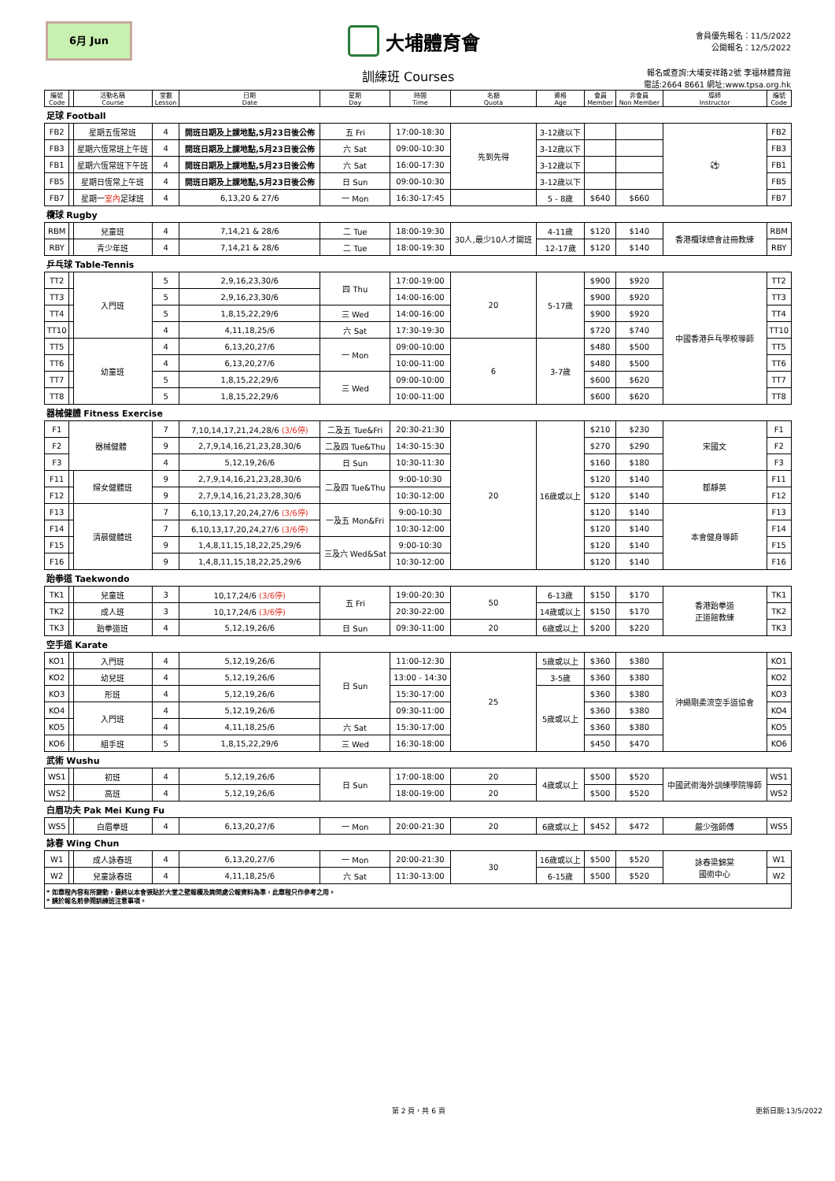6月 Jun
大埔體育會
會員優先報名：11/5/2022
公開報名：12/5/2022
訓練班 Courses
報名或查詢:大埔安祥路2號 李福林體育館
電話:2664 8661 網址:www.tpsa.org.hk
| 編號 Code | | 活動名稱 Course | 堂數 Lesson | 日期 Date | 星期 Day | 時間 Time | 名額 Quota | 資格 Age | 會員 Member | 非會員 Non Member | 導師 Instructor | 編號 Code |
| --- | --- | --- | --- | --- | --- | --- | --- | --- | --- | --- | --- | --- |
| 足球 Football | | | | | | | | | | | | |
| FB2 | | 星期五恆常班 | 4 | 開班日期及上課地點,5月23日後公佈 | 五 Fri | 17:00-18:30 | 先到先得 | 3-12歲以下 | | | ⚽ | FB2 |
| FB3 | | 星期六恆常班上午班 | 4 | 開班日期及上課地點,5月23日後公佈 | 六 Sat | 09:00-10:30 | | 3-12歲以下 | | | | FB3 |
| FB1 | | 星期六恆常班下午班 | 4 | 開班日期及上課地點,5月23日後公佈 | 六 Sat | 16:00-17:30 | | 3-12歲以下 | | | | FB1 |
| FB5 | | 星期日恆常上午班 | 4 | 開班日期及上課地點,5月23日後公佈 | 日 Sun | 09:00-10:30 | | 3-12歲以下 | | | | FB5 |
| FB7 | | 星期一 室內 足球班 | 4 | 6,13,20 & 27/6 | 一 Mon | 16:30-17:45 | | 5 - 8歲 | $640 | $660 | | FB7 |
| 欖球 Rugby | | | | | | | | | | | | |
| RBM | | 兒童班 | 4 | 7,14,21 & 28/6 | 二 Tue | 18:00-19:30 | 30人,最少10人才開班 | 4-11歲 | $120 | $140 | 香港欖球總會註冊教練 | RBM |
| RBY | | 青少年班 | 4 | 7,14,21 & 28/6 | 二 Tue | 18:00-19:30 | | 12-17歲 | $120 | $140 | | RBY |
| 乒乓球 Table-Tennis | | | | | | | | | | | | |
| TT2 | | 入門班 | 5 | 2,9,16,23,30/6 | 四 Thu | 17:00-19:00 | 20 | 5-17歲 | $900 | $920 | 中國香港乒乓學校導師 | TT2 |
| TT3 | | | 5 | 2,9,16,23,30/6 | | 14:00-16:00 | | | $900 | $920 | | TT3 |
| TT4 | | | 5 | 1,8,15,22,29/6 | 三 Wed | 14:00-16:00 | | | $900 | $920 | | TT4 |
| TT10 | | | 4 | 4,11,18,25/6 | 六 Sat | 17:30-19:30 | | | $720 | $740 | | TT10 |
| TT5 | | 幼童班 | 4 | 6,13,20,27/6 | 一 Mon | 09:00-10:00 | 6 | 3-7歲 | $480 | $500 | | TT5 |
| TT6 | | | 4 | 6,13,20,27/6 | | 10:00-11:00 | | | $480 | $500 | | TT6 |
| TT7 | | | 5 | 1,8,15,22,29/6 | 三 Wed | 09:00-10:00 | | | $600 | $620 | | TT7 |
| TT8 | | | 5 | 1,8,15,22,29/6 | | 10:00-11:00 | | | $600 | $620 | | TT8 |
| 器械健體 Fitness Exercise | | | | | | | | | | | | |
| F1 | 器械健體 | | 7 | 7,10,14,17,21,24,28/6 (3/6停) | 二及五 Tue&Fri | 20:30-21:30 | 20 | 16歲或以上 | $210 | $230 | 宋國文 | F1 |
| F2 | | | 9 | 2,7,9,14,16,21,23,28,30/6 | 二及四 Tue&Thu | 14:30-15:30 | | | $270 | $290 | | F2 |
| F3 | | | 4 | 5,12,19,26/6 | 日 Sun | 10:30-11:30 | | | $160 | $180 | | F3 |
| F11 | | 婦女健體班 | 9 | 2,7,9,14,16,21,23,28,30/6 | 二及四 Tue&Thu | 9:00-10:30 | | | $120 | $140 | 鄒靜英 | F11 |
| F12 | | | 9 | 2,7,9,14,16,21,23,28,30/6 | | 10:30-12:00 | | | $120 | $140 | | F12 |
| F13 | | 清晨健體班 | 7 | 6,10,13,17,20,24,27/6 (3/6停) | 一及五 Mon&Fri | 9:00-10:30 | | | $120 | $140 | 本會健身導師 | F13 |
| F14 | | | 7 | 6,10,13,17,20,24,27/6 (3/6停) | | 10:30-12:00 | | | $120 | $140 | | F14 |
| F15 | | | 9 | 1,4,8,11,15,18,22,25,29/6 | 三及六 Wed&Sat | 9:00-10:30 | | | $120 | $140 | | F15 |
| F16 | | | 9 | 1,4,8,11,15,18,22,25,29/6 | | 10:30-12:00 | | | $120 | $140 | | F16 |
| 跆拳道 Taekwondo | | | | | | | | | | | | |
| TK1 | | 兒童班 | 3 | 10,17,24/6 (3/6停) | 五 Fri | 19:00-20:30 | 50 | 6-13歲 | $150 | $170 | 香港跆拳道 正道館教練 | TK1 |
| TK2 | | 成人班 | 3 | 10,17,24/6 (3/6停) | | 20:30-22:00 | | 14歲或以上 | $150 | $170 | | TK2 |
| TK3 | | 跆拳道班 | 4 | 5,12,19,26/6 | 日 Sun | 09:30-11:00 | 20 | 6歲或以上 | $200 | $220 | | TK3 |
| 空手道 Karate | | | | | | | | | | | | |
| KO1 | | 入門班 | 4 | 5,12,19,26/6 | 日 Sun | 11:00-12:30 | 25 | 5歲或以上 | $360 | $380 | 沖繩剛柔流空手道協會 | KO1 |
| KO2 | | 幼兒班 | 4 | 5,12,19,26/6 | | 13:00 - 14:30 | | 3-5歲 | $360 | $380 | | KO2 |
| KO3 | | 形班 | 4 | 5,12,19,26/6 | | 15:30-17:00 | | 5歲或以上 | $360 | $380 | | KO3 |
| KO4 | | 入門班 | 4 | 5,12,19,26/6 | | 09:30-11:00 | | | $360 | $380 | | KO4 |
| KO5 | | | 4 | 4,11,18,25/6 | 六 Sat | 15:30-17:00 | | | $360 | $380 | | KO5 |
| KO6 | | 組手班 | 5 | 1,8,15,22,29/6 | 三 Wed | 16:30-18:00 | | | $450 | $470 | | KO6 |
| 武術 Wushu | | | | | | | | | | | | |
| WS1 | | 初班 | 4 | 5,12,19,26/6 | 日 Sun | 17:00-18:00 | 20 | 4歲或以上 | $500 | $520 | 中國武術海外訓練學院導師 | WS1 |
| WS2 | | 高班 | 4 | 5,12,19,26/6 | | 18:00-19:00 | 20 | | $500 | $520 | | WS2 |
| 白眉功夫 Pak Mei Kung Fu | | | | | | | | | | | | |
| WS5 | | 白眉拳班 | 4 | 6,13,20,27/6 | 一 Mon | 20:00-21:30 | 20 | 6歲或以上 | $452 | $472 | 嚴少強師傅 | WS5 |
| 詠春 Wing Chun | | | | | | | | | | | | |
| W1 | | 成人詠春班 | 4 | 6,13,20,27/6 | 一 Mon | 20:00-21:30 | 30 | 16歲或以上 | $500 | $520 | 詠春梁錦棠 國術中心 | W1 |
| W2 | | 兒童詠春班 | 4 | 4,11,18,25/6 | 六 Sat | 11:30-13:00 | | 6-15歲 | $500 | $520 | | W2 |
| * 如章程內容有所變動，最終以本會張貼於大堂之壁報欄及詢問處公報資料為準，此章程只作參考之用。 * 請於報名前參閱訓練班注意事項。 | | | | | | | | | | | | |
第 2 頁，共 6 頁 更新日期:13/5/2022